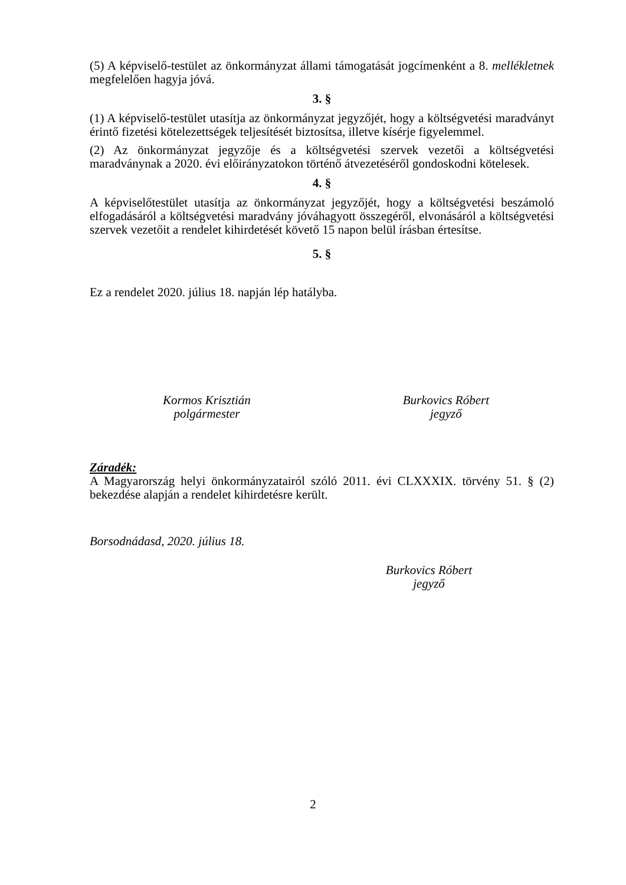(5) A képviselő-testület az önkormányzat állami támogatását jogcímenként a 8. mellékletnek megfelelően hagyja jóvá.
3. §
(1) A képviselő-testület utasítja az önkormányzat jegyzőjét, hogy a költségvetési maradványt érintő fizetési kötelezettségek teljesítését biztosítsa, illetve kísérje figyelemmel.
(2) Az önkormányzat jegyzője és a költségvetési szervek vezetői a költségvetési maradványnak a 2020. évi előirányzatokon történő átvezetéséről gondoskodni kötelesek.
4. §
A képviselőtestület utasítja az önkormányzat jegyzőjét, hogy a költségvetési beszámoló elfogadásáról a költségvetési maradvány jóváhagyott összegéről, elvonásáról a költségvetési szervek vezetőit a rendelet kihirdetését követő 15 napon belül írásban értesítse.
5. §
Ez a rendelet 2020. július 18. napján lép hatályba.
Kormos Krisztián
polgármester
Burkovics Róbert
jegyző
Záradék:
A Magyarország helyi önkormányzatairól szóló 2011. évi CLXXXIX. törvény 51. § (2) bekezdése alapján a rendelet kihirdetésre került.
Borsodnádasd, 2020. július 18.
Burkovics Róbert
jegyző
2